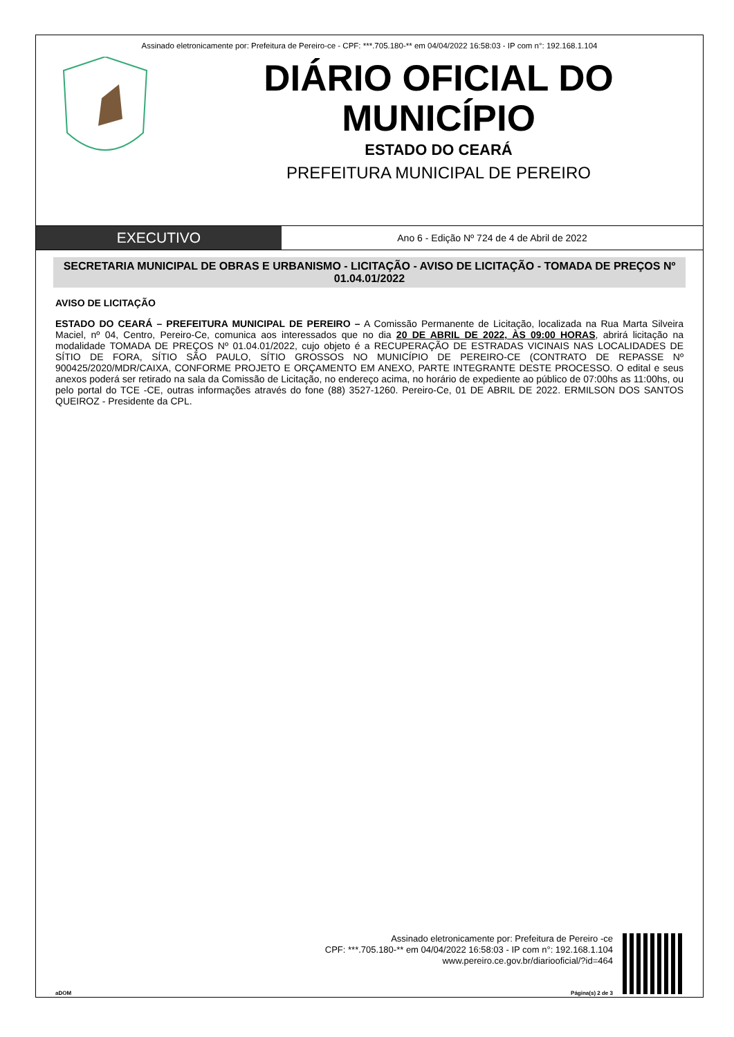Assinado eletronicamente por: Prefeitura de Pereiro-ce - CPF: ***.705.180-** em 04/04/2022 16:58:03 - IP com n°: 192.168.1.104
DIÁRIO OFICIAL DO MUNICÍPIO
ESTADO DO CEARÁ
PREFEITURA MUNICIPAL DE PEREIRO
EXECUTIVO
Ano 6 - Edição Nº 724 de 4 de Abril de 2022
SECRETARIA MUNICIPAL DE OBRAS E URBANISMO - LICITAÇÃO - AVISO DE LICITAÇÃO - TOMADA DE PREÇOS Nº 01.04.01/2022
AVISO DE LICITAÇÃO
ESTADO DO CEARÁ – PREFEITURA MUNICIPAL DE PEREIRO – A Comissão Permanente de Licitação, localizada na Rua Marta Silveira Maciel, nº 04, Centro, Pereiro-Ce, comunica aos interessados que no dia 20 DE ABRIL DE 2022, ÀS 09:00 HORAS, abrirá licitação na modalidade TOMADA DE PREÇOS Nº 01.04.01/2022, cujo objeto é a RECUPERAÇÃO DE ESTRADAS VICINAIS NAS LOCALIDADES DE SÍTIO DE FORA, SÍTIO SÃO PAULO, SÍTIO GROSSOS NO MUNICÍPIO DE PEREIRO-CE (CONTRATO DE REPASSE Nº 900425/2020/MDR/CAIXA, CONFORME PROJETO E ORÇAMENTO EM ANEXO, PARTE INTEGRANTE DESTE PROCESSO. O edital e seus anexos poderá ser retirado na sala da Comissão de Licitação, no endereço acima, no horário de expediente ao público de 07:00hs as 11:00hs, ou pelo portal do TCE -CE, outras informações através do fone (88) 3527-1260. Pereiro-Ce, 01 DE ABRIL DE 2022. ERMILSON DOS SANTOS QUEIROZ - Presidente da CPL.
Assinado eletronicamente por: Prefeitura de Pereiro -ce
CPF: ***.705.180-** em 04/04/2022 16:58:03 - IP com n°: 192.168.1.104
www.pereiro.ce.gov.br/diariooficial/?id=464
aDOM Página(s) 2 de 3